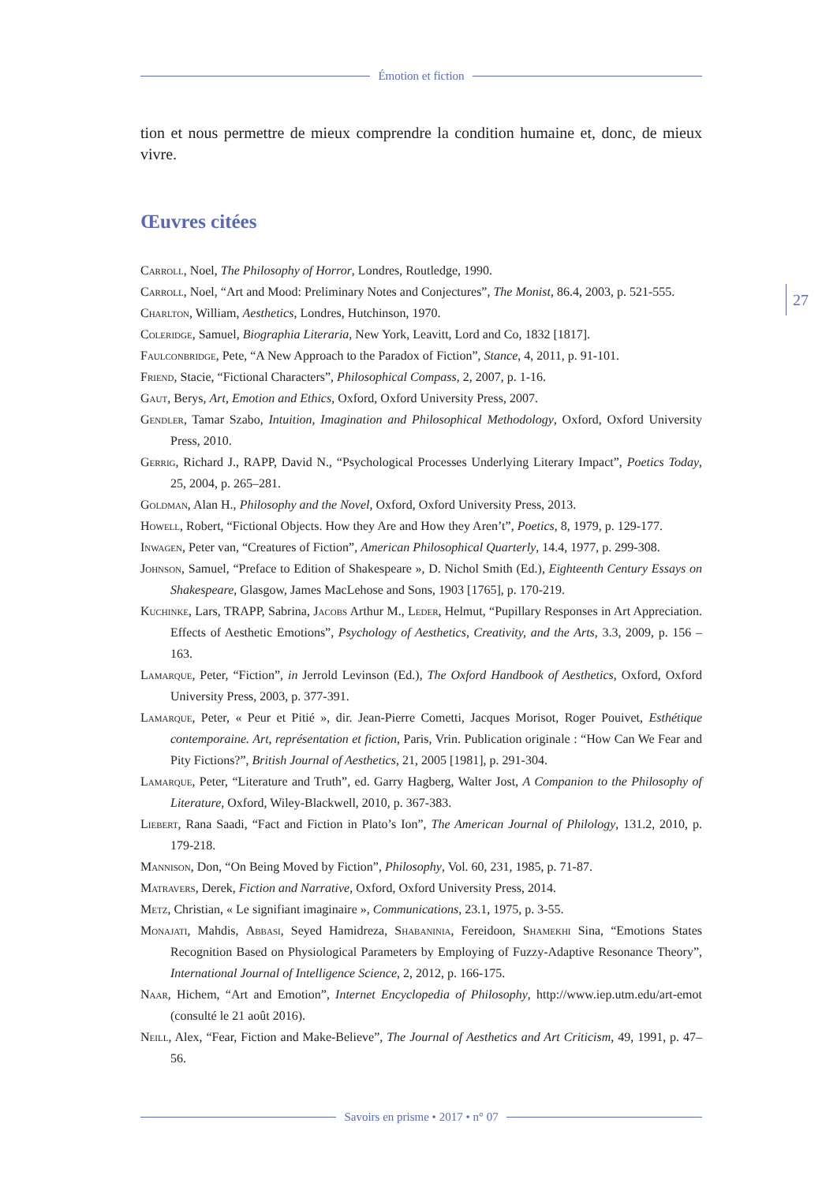Émotion et fiction
tion et nous permettre de mieux comprendre la condition humaine et, donc, de mieux vivre.
Œuvres citées
Carroll, Noel, The Philosophy of Horror, Londres, Routledge, 1990.
Carroll, Noel, “Art and Mood: Preliminary Notes and Conjectures”, The Monist, 86.4, 2003, p. 521-555.
Charlton, William, Aesthetics, Londres, Hutchinson, 1970.
Coleridge, Samuel, Biographia Literaria, New York, Leavitt, Lord and Co, 1832 [1817].
Faulconbridge, Pete, “A New Approach to the Paradox of Fiction”, Stance, 4, 2011, p. 91-101.
Friend, Stacie, “Fictional Characters”, Philosophical Compass, 2, 2007, p. 1-16.
Gaut, Berys, Art, Emotion and Ethics, Oxford, Oxford University Press, 2007.
Gendler, Tamar Szabo, Intuition, Imagination and Philosophical Methodology, Oxford, Oxford University Press, 2010.
Gerrig, Richard J., RAPP, David N., “Psychological Processes Underlying Literary Impact”, Poetics Today, 25, 2004, p. 265–281.
Goldman, Alan H., Philosophy and the Novel, Oxford, Oxford University Press, 2013.
Howell, Robert, “Fictional Objects. How they Are and How they Aren’t”, Poetics, 8, 1979, p. 129-177.
Inwagen, Peter van, “Creatures of Fiction”, American Philosophical Quarterly, 14.4, 1977, p. 299-308.
Johnson, Samuel, “Preface to Edition of Shakespeare », D. Nichol Smith (Ed.), Eighteenth Century Essays on Shakespeare, Glasgow, James MacLehose and Sons, 1903 [1765], p. 170-219.
Kuchinke, Lars, TRAPP, Sabrina, Jacobs Arthur M., Leder, Helmut, “Pupillary Responses in Art Appreciation. Effects of Aesthetic Emotions”, Psychology of Aesthetics, Creativity, and the Arts, 3.3, 2009, p. 156 –163.
Lamarque, Peter, “Fiction”, in Jerrold Levinson (Ed.), The Oxford Handbook of Aesthetics, Oxford, Oxford University Press, 2003, p. 377-391.
Lamarque, Peter, « Peur et Pitié », dir. Jean-Pierre Cometti, Jacques Morisot, Roger Pouivet, Esthétique contemporaine. Art, représentation et fiction, Paris, Vrin. Publication originale : “How Can We Fear and Pity Fictions?”, British Journal of Aesthetics, 21, 2005 [1981], p. 291-304.
Lamarque, Peter, “Literature and Truth”, ed. Garry Hagberg, Walter Jost, A Companion to the Philosophy of Literature, Oxford, Wiley-Blackwell, 2010, p. 367-383.
Liebert, Rana Saadi, “Fact and Fiction in Plato’s Ion”, The American Journal of Philology, 131.2, 2010, p. 179-218.
Mannison, Don, “On Being Moved by Fiction”, Philosophy, Vol. 60, 231, 1985, p. 71-87.
Matravers, Derek, Fiction and Narrative, Oxford, Oxford University Press, 2014.
Metz, Christian, « Le signifiant imaginaire », Communications, 23.1, 1975, p. 3-55.
Monajati, Mahdis, Abbasi, Seyed Hamidreza, Shabaninia, Fereidoon, Shamekhi Sina, “Emotions States Recognition Based on Physiological Parameters by Employing of Fuzzy-Adaptive Resonance Theory”, International Journal of Intelligence Science, 2, 2012, p. 166-175.
Naar, Hichem, “Art and Emotion”, Internet Encyclopedia of Philosophy, http://www.iep.utm.edu/art-emot (consulté le 21 août 2016).
Neill, Alex, “Fear, Fiction and Make-Believe”, The Journal of Aesthetics and Art Criticism, 49, 1991, p. 47–56.
27
Savoirs en prisme • 2017 • n° 07